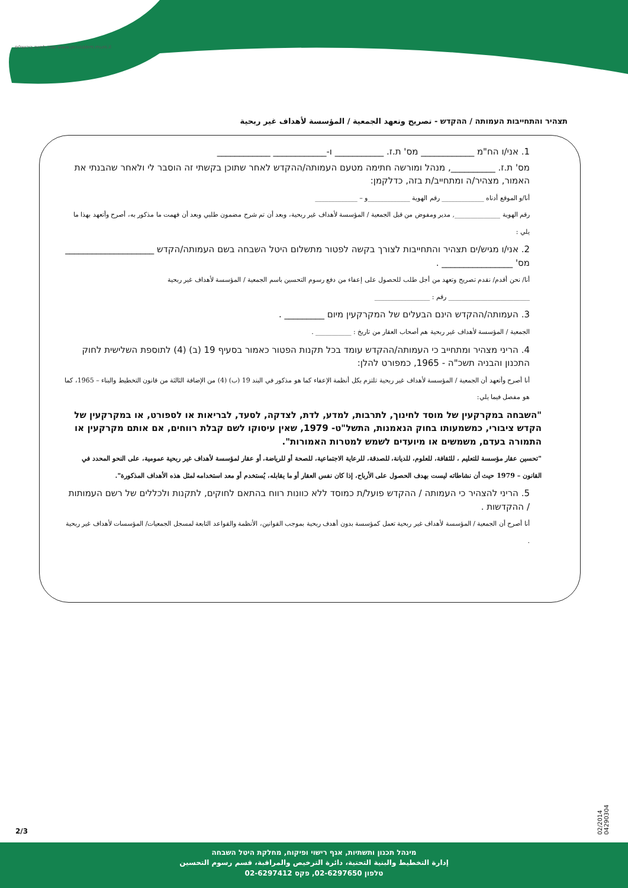שווה לחיות בירושלים www.jerusalem.muni.il
תצהיר והתחייבות העמותה / ההקדש - تصريح وتعهد الجمعية / المؤسسة لأهداف غير ربحية
1. אני/ו הח"מ ____________ מס' ת.ז. ___________ ו-____________ ____________
מס' ת.ז. __________, מנהל ומורשה חתימה מטעם העמותה/ההקדש לאחר שתוכן בקשתי זה הוסבר לי ולאחר שהבנתי את האמור, מצהיר/ה ומתחייב/ת בזה, כדלקמן:
أنا/و الموقع أدناه _____________ رقم الهوية _____________و – _____________
رقم الهوية ______________, مدير ومفوض من قبل الجمعية / المؤسسة لأهداف غير ربحية، وبعد أن تم شرح مضمون طلبي وبعد أن فهمت ما مذكور به، أصرح وأتعهد بهذا ما يلي :
2. אני/ו מגיש/ים תצהיר והתחייבות לצורך בקשה לפטור מתשלום היטל השבחה בשם העמותה/הקדש ____________________ מס' ________________ .
أنا/ نحن أقدم/ نقدم تصريح وتعهد من أجل طلب للحصول على إعفاء من دفع رسوم التحسين باسم الجمعية / المؤسسة لأهداف غير ربحية
_________________________ رقم : _________________
3. העמותה/ההקדש הינם הבעלים של המקרקעין מיום _________ .
الجمعية / المؤسسة لأهداف غير ربحية هم أصحاب العقار من تاريخ : ___________ .
4. הריני מצהיר ומתחייב כי העמותה/ההקדש עומד בכל תקנות הפטור כאמור בסעיף 19 (ב) (4) לתוספת השלישית לחוק התכנון והבניה תשכ"ה - 1965, כמפורט להלן:
أنا أصرح وأتعهد أن الجمعية / المؤسسة لأهداف غير ربحية تلتزم بكل أنظمة الإعفاء كما هو مذكور في البند 19 (ب) (4) من الإضافة الثالثة من قانون التخطيط والبناء – 1965، كما هو مفصل فيما يلي:
"השבחה במקרקעין של מוסד לחינוך, לתרבות, למדע, לדת, לצדקה, לסעד, לבריאות או לספורט, או במקרקעין של הקדש ציבורי, כמשמעותו בחוק הנאמנות, התשל"ט- 1979, שאין עיסוקו לשם קבלת רווחים, אם אותם מקרקעין או התמורה בעדם, משמשים או מיועדים לשמש למטרות האמורות".
"تحسين عقار مؤسسة للتعليم ، للثقافة، للعلوم، للديانة، للصدقة، للرعاية الاجتماعية، للصحة أو للرياضة، أو عقار لمؤسسة لأهداف غير ربحية عمومية، على النحو المحدد في القانون – 1979 حيث أن نشاطاته ليست بهدف الحصول على الأرباح، إذا كان نفس العقار أو ما يقابله، يُستخدم أو معد استخدامه لمثل هذه الأهداف المذكورة".
5. הריני להצהיר כי העמותה / ההקדש פועל/ת כמוסד ללא כוונות רווח בהתאם לחוקים, לתקנות ולכללים של רשם העמותות / ההקדשות .
أنا أصرح أن الجمعية / المؤسسة لأهداف غير ربحية تعمل كمؤسسة بدون أهدف ربحية بموجب القوانين، الأنظمة والقواعد التابعة لمسجل الجمعيات/ المؤسسات لأهداف غير ربحية .
02/2014 04290304
2/3
מינהל תכנון ותשתיות, אגף רישוי ופיקוח, מחלקת היטל השבחה
إدارة التخطيط والبنية التحتية، دائرة الترخيص والمراقبة، قسم رسوم التحسين
טלפון 02-6297650, פקס 02-6297412